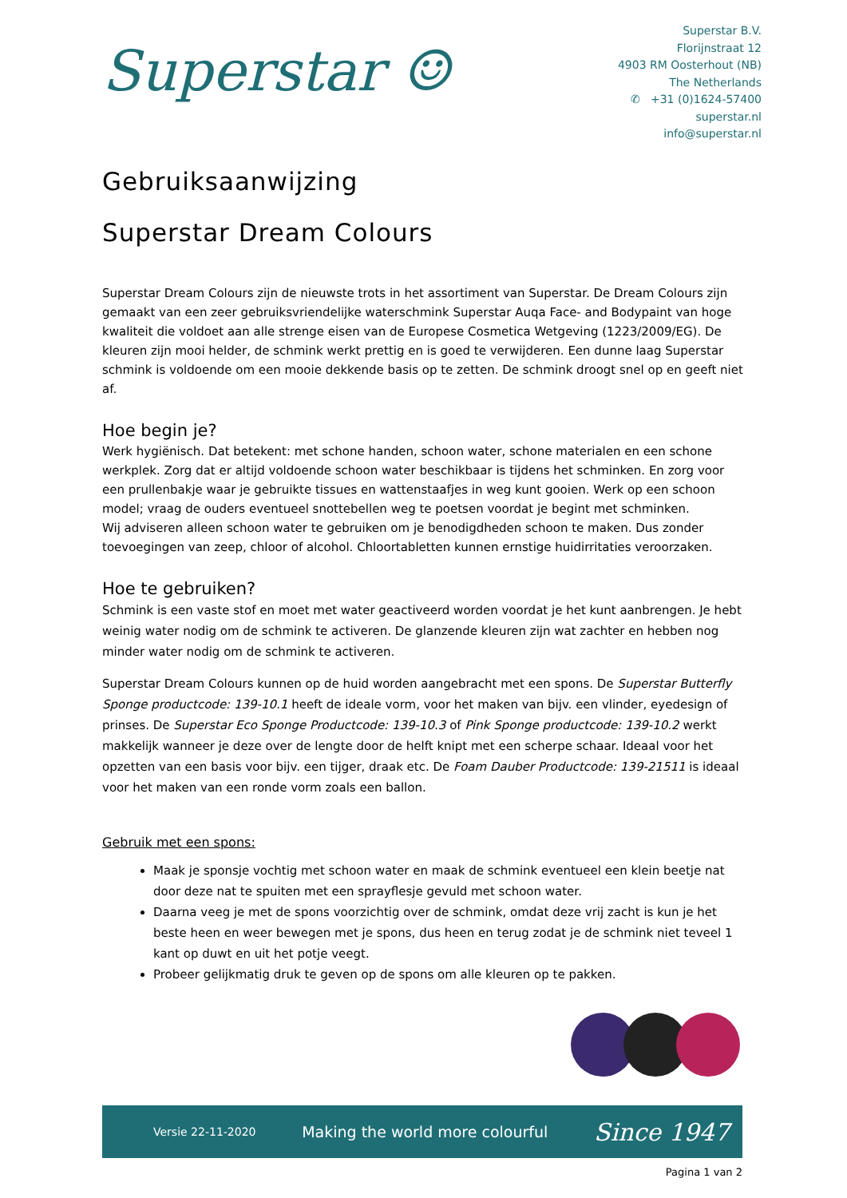Superstar ☺
Superstar B.V.
Florijnstraat 12
4903 RM Oosterhout (NB)
The Netherlands
✆ +31 (0)1624-57400
superstar.nl
info@superstar.nl
Gebruiksaanwijzing
Superstar Dream Colours
Superstar Dream Colours zijn de nieuwste trots in het assortiment van Superstar. De Dream Colours zijn gemaakt van een zeer gebruiksvriendelijke waterschmink Superstar Auqa Face- and Bodypaint van hoge kwaliteit die voldoet aan alle strenge eisen van de Europese Cosmetica Wetgeving (1223/2009/EG). De kleuren zijn mooi helder, de schmink werkt prettig en is goed te verwijderen. Een dunne laag Superstar schmink is voldoende om een mooie dekkende basis op te zetten. De schmink droogt snel op en geeft niet af.
Hoe begin je?
Werk hygiënisch. Dat betekent: met schone handen, schoon water, schone materialen en een schone werkplek. Zorg dat er altijd voldoende schoon water beschikbaar is tijdens het schminken. En zorg voor een prullenbakje waar je gebruikte tissues en wattenstaafjes in weg kunt gooien. Werk op een schoon model; vraag de ouders eventueel snottebellen weg te poetsen voordat je begint met schminken.
Wij adviseren alleen schoon water te gebruiken om je benodigdheden schoon te maken. Dus zonder toevoegingen van zeep, chloor of alcohol. Chloortabletten kunnen ernstige huidirritaties veroorzaken.
Hoe te gebruiken?
Schmink is een vaste stof en moet met water geactiveerd worden voordat je het kunt aanbrengen. Je hebt weinig water nodig om de schmink te activeren. De glanzende kleuren zijn wat zachter en hebben nog minder water nodig om de schmink te activeren.
Superstar Dream Colours kunnen op de huid worden aangebracht met een spons. De Superstar Butterfly Sponge productcode: 139-10.1 heeft de ideale vorm, voor het maken van bijv. een vlinder, eyedesign of prinses. De Superstar Eco Sponge Productcode: 139-10.3 of Pink Sponge productcode: 139-10.2 werkt makkelijk wanneer je deze over de lengte door de helft knipt met een scherpe schaar. Ideaal voor het opzetten van een basis voor bijv. een tijger, draak etc. De Foam Dauber Productcode: 139-21511 is ideaal voor het maken van een ronde vorm zoals een ballon.
Gebruik met een spons:
Maak je sponsje vochtig met schoon water en maak de schmink eventueel een klein beetje nat door deze nat te spuiten met een sprayflesje gevuld met schoon water.
Daarna veeg je met de spons voorzichtig over de schmink, omdat deze vrij zacht is kun je het beste heen en weer bewegen met je spons, dus heen en terug zodat je de schmink niet teveel 1 kant op duwt en uit het potje veegt.
Probeer gelijkmatig druk te geven op de spons om alle kleuren op te pakken.
Versie 22-11-2020 Making the world more colourful Since 1947
Pagina 1 van 2